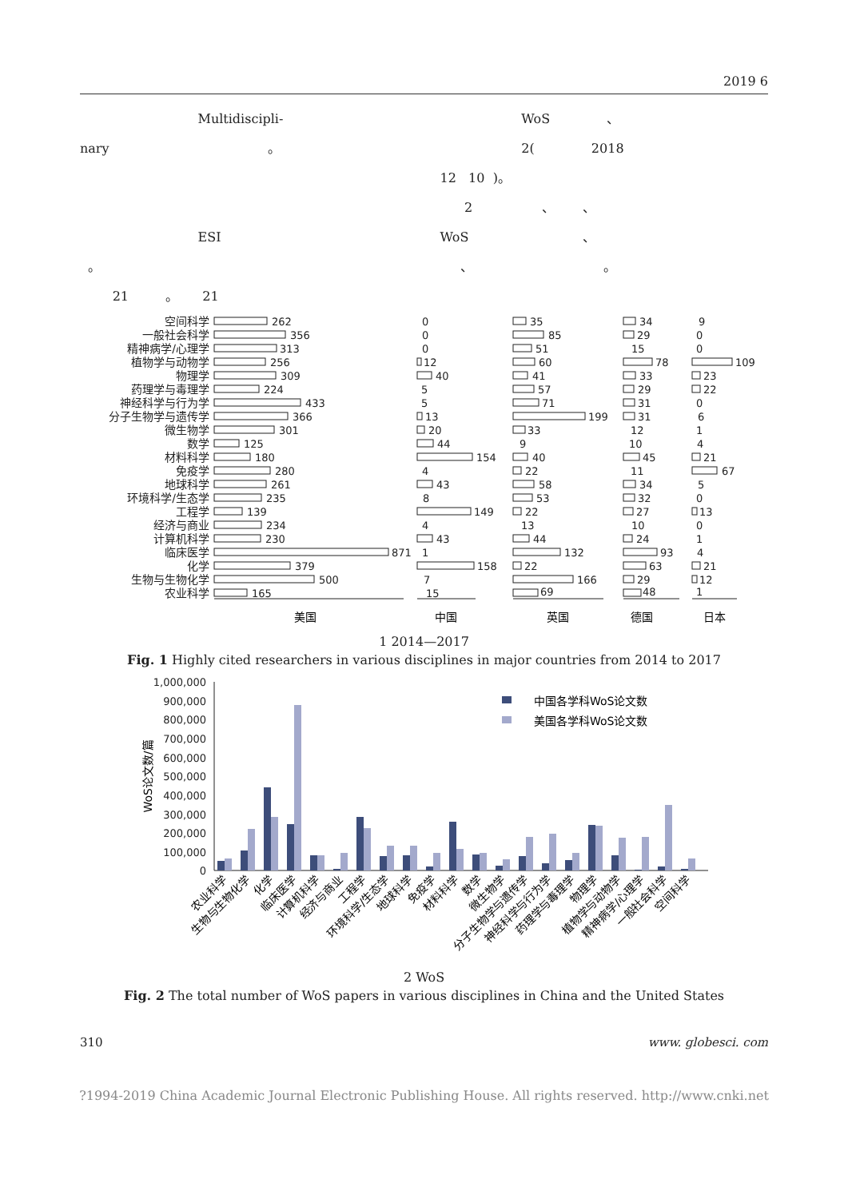2019 6
Multidiscipli-
nary 。
ESI
。
21 。 21
WoS 、
2( 2018
12 10 )。
2 、 、
WoS 、
、 。
空间科学
一般社会科学
精神病学/心理学
植物学与动物学
物理学
药理学与毒理学
神经科学与行为学
分子生物学与遗传学
微生物学
数学
材料科学
免疫学
地球科学
环境科学/生态学
工程学
经济与商业
计算机科学
临床医学
化学
生物与生物化学
农业科学
262
356
313
256
309
224
433
366
301
125
180
280
261
235
139
234
230
871
379
500
165
0
0
0
12
40
5
5
13
20
44
154
4
43
8
149
4
43
1
158
7
15
35
85
51
60
41
57
71
199
33
9
40
22
58
53
22
13
44
132
22
166
69
34
29
15
78
33
29
31
31
12
10
45
11
34
32
27
10
24
93
63
29
48
9
0
0
109
23
22
0
6
1
4
21
67
5
0
13
0
1
4
21
12
1
美国
中国
英国
德国
日本
1 2014—2017
Fig. 1 Highly cited researchers in various disciplines in major countries from 2014 to 2017
1,000,000
900,000
800,000
700,000
600,000
500,000
400,000
300,000
200,000
100,000
0
WoS论文数/篇
中国各学科WoS论文数
美国各学科WoS论文数
农业科学
生物与生物化学
化学
临床医学
计算机科学
经济与商业
工程学
环境科学/生态学
地球科学
免疫学
材料科学
数学
微生物学
分子生物学与遗传学
神经科学与行为学
药理学与毒理学
物理学
植物学与动物学
精神病学/心理学
一般社会科学
空间科学
2 WoS
Fig. 2 The total number of WoS papers in various disciplines in China and the United States
310 www. globesci. com
?1994-2019 China Academic Journal Electronic Publishing House. All rights reserved. http://www.cnki.net